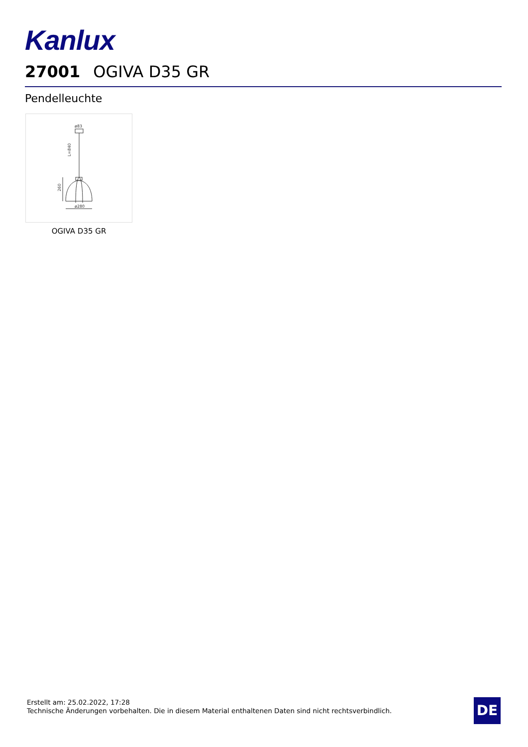Kanlux
27001 OGIVA D35 GR
Pendelleuchte
ø83
ø280
260
L=840
OGIVA D35 GR
Erstellt am: 25.02.2022, 17:28
Technische Änderungen vorbehalten. Die in diesem Material enthaltenen Daten sind nicht rechtsverbindlich.
DE